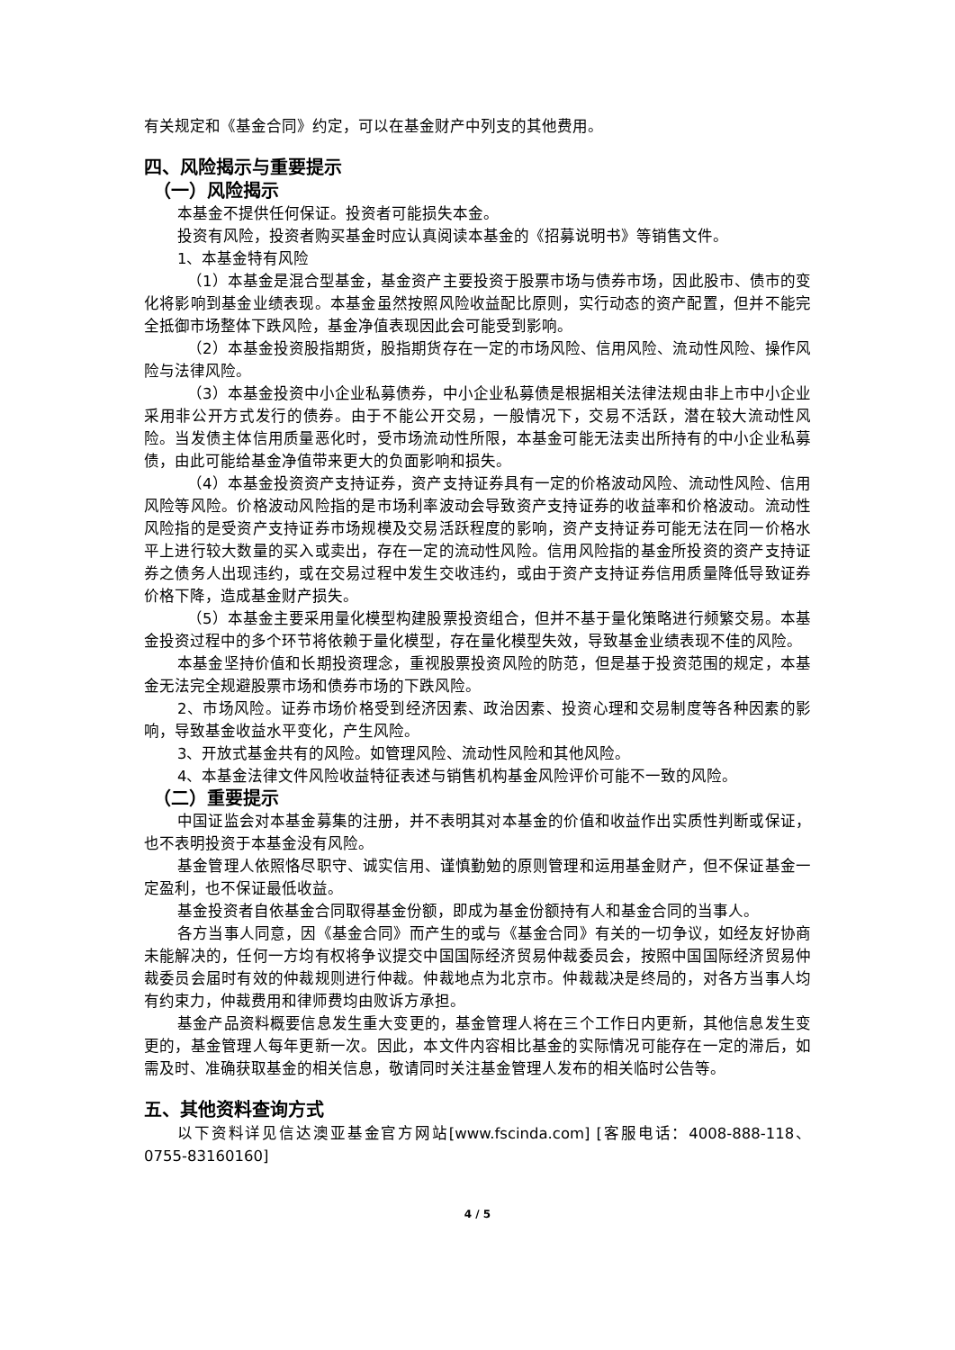有关规定和《基金合同》约定，可以在基金财产中列支的其他费用。
四、风险揭示与重要提示
（一）风险揭示
本基金不提供任何保证。投资者可能损失本金。
投资有风险，投资者购买基金时应认真阅读本基金的《招募说明书》等销售文件。
1、本基金特有风险
（1）本基金是混合型基金，基金资产主要投资于股票市场与债券市场，因此股市、债市的变化将影响到基金业绩表现。本基金虽然按照风险收益配比原则，实行动态的资产配置，但并不能完全抵御市场整体下跌风险，基金净值表现因此会可能受到影响。
（2）本基金投资股指期货，股指期货存在一定的市场风险、信用风险、流动性风险、操作风险与法律风险。
（3）本基金投资中小企业私募债券，中小企业私募债是根据相关法律法规由非上市中小企业采用非公开方式发行的债券。由于不能公开交易，一般情况下，交易不活跃，潜在较大流动性风险。当发债主体信用质量恶化时，受市场流动性所限，本基金可能无法卖出所持有的中小企业私募债，由此可能给基金净值带来更大的负面影响和损失。
（4）本基金投资资产支持证券，资产支持证券具有一定的价格波动风险、流动性风险、信用风险等风险。价格波动风险指的是市场利率波动会导致资产支持证券的收益率和价格波动。流动性风险指的是受资产支持证券市场规模及交易活跃程度的影响，资产支持证券可能无法在同一价格水平上进行较大数量的买入或卖出，存在一定的流动性风险。信用风险指的基金所投资的资产支持证券之债务人出现违约，或在交易过程中发生交收违约，或由于资产支持证券信用质量降低导致证券价格下降，造成基金财产损失。
（5）本基金主要采用量化模型构建股票投资组合，但并不基于量化策略进行频繁交易。本基金投资过程中的多个环节将依赖于量化模型，存在量化模型失效，导致基金业绩表现不佳的风险。
本基金坚持价值和长期投资理念，重视股票投资风险的防范，但是基于投资范围的规定，本基金无法完全规避股票市场和债券市场的下跌风险。
2、市场风险。证券市场价格受到经济因素、政治因素、投资心理和交易制度等各种因素的影响，导致基金收益水平变化，产生风险。
3、开放式基金共有的风险。如管理风险、流动性风险和其他风险。
4、本基金法律文件风险收益特征表述与销售机构基金风险评价可能不一致的风险。
（二）重要提示
中国证监会对本基金募集的注册，并不表明其对本基金的价值和收益作出实质性判断或保证，也不表明投资于本基金没有风险。
基金管理人依照恪尽职守、诚实信用、谨慎勤勉的原则管理和运用基金财产，但不保证基金一定盈利，也不保证最低收益。
基金投资者自依基金合同取得基金份额，即成为基金份额持有人和基金合同的当事人。
各方当事人同意，因《基金合同》而产生的或与《基金合同》有关的一切争议，如经友好协商未能解决的，任何一方均有权将争议提交中国国际经济贸易仲裁委员会，按照中国国际经济贸易仲裁委员会届时有效的仲裁规则进行仲裁。仲裁地点为北京市。仲裁裁决是终局的，对各方当事人均有约束力，仲裁费用和律师费均由败诉方承担。
基金产品资料概要信息发生重大变更的，基金管理人将在三个工作日内更新，其他信息发生变更的，基金管理人每年更新一次。因此，本文件内容相比基金的实际情况可能存在一定的滞后，如需及时、准确获取基金的相关信息，敬请同时关注基金管理人发布的相关临时公告等。
五、其他资料查询方式
以下资料详见信达澳亚基金官方网站[www.fscinda.com] [客服电话：4008-888-118、0755-83160160]
4 / 5